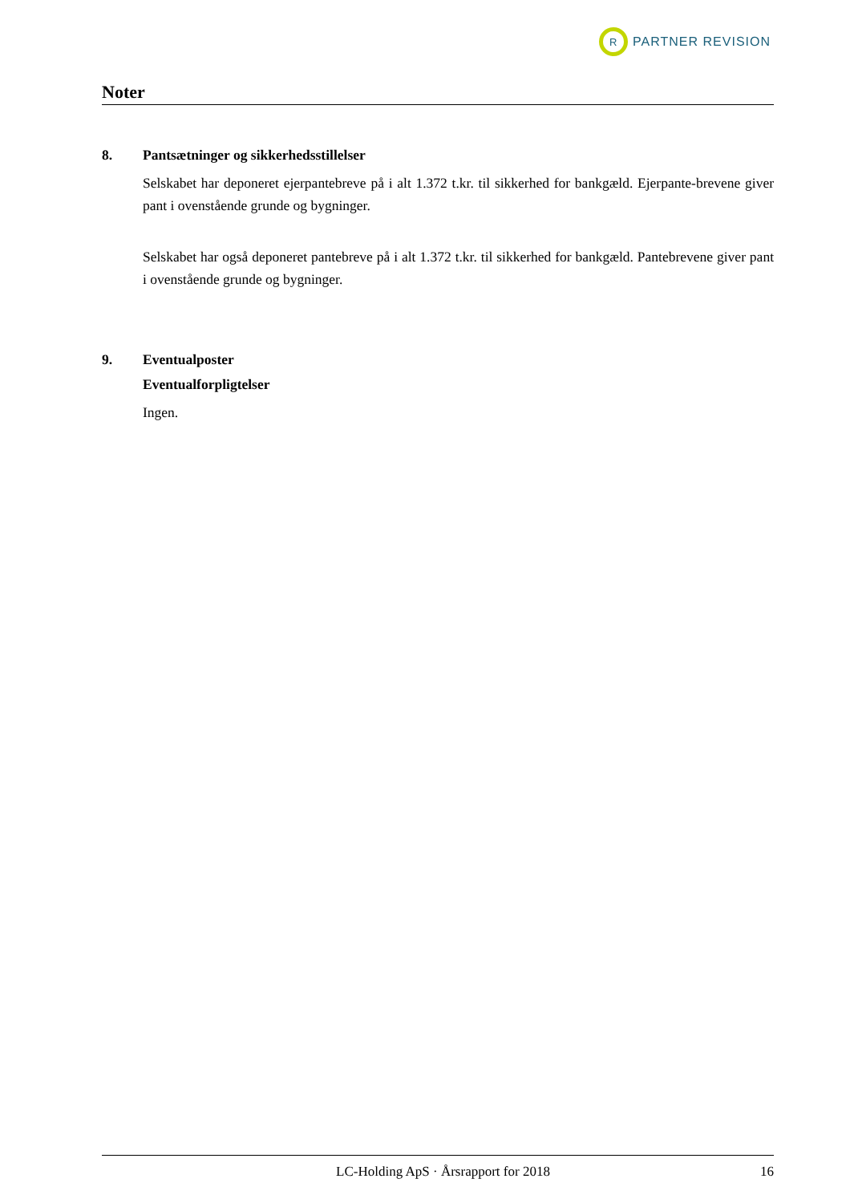R
PARTNER REVISION
Noter
8. Pantsætninger og sikkerhedsstillelser
Selskabet har deponeret ejerpantebreve på i alt 1.372 t.kr. til sikkerhed for bankgæld. Ejerpante-brevene giver pant i ovenstående grunde og bygninger.
Selskabet har også deponeret pantebreve på i alt 1.372 t.kr. til sikkerhed for bankgæld. Pantebrevene giver pant i ovenstående grunde og bygninger.
9. Eventualposter
Eventualforpligtelser
Ingen.
LC-Holding ApS · Årsrapport for 2018 16